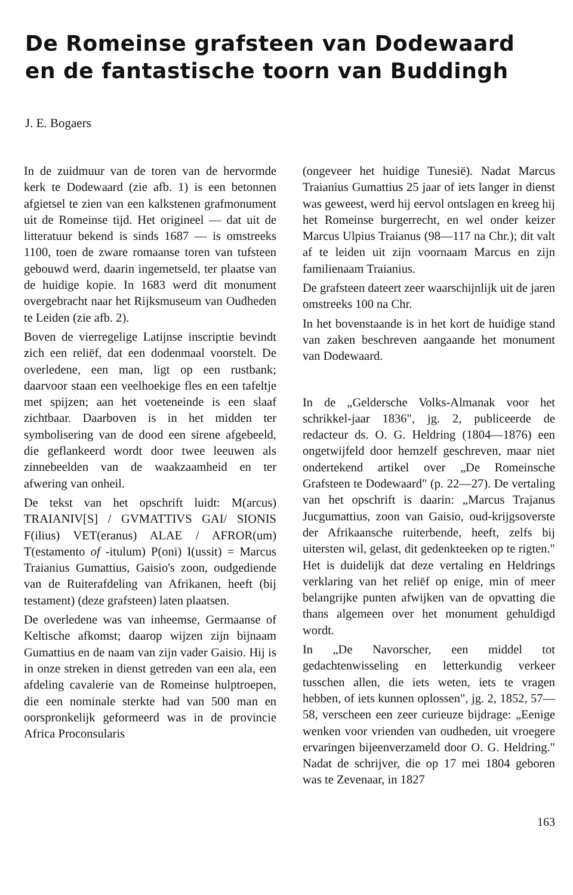De Romeinse grafsteen van Dodewaard
en de fantastische toorn van Buddingh
J. E. Bogaers
In de zuidmuur van de toren van de hervormde kerk te Dodewaard (zie afb. 1) is een betonnen afgietsel te zien van een kalkstenen grafmonument uit de Romeinse tijd. Het origineel — dat uit de litteratuur bekend is sinds 1687 — is omstreeks 1100, toen de zware romaanse toren van tufsteen gebouwd werd, daarin ingemetseld, ter plaatse van de huidige kopie. In 1683 werd dit monument overgebracht naar het Rijksmuseum van Oudheden te Leiden (zie afb. 2).
Boven de vierregelige Latijnse inscriptie bevindt zich een reliëf, dat een dodenmaal voorstelt. De overledene, een man, ligt op een rustbank; daarvoor staan een veelhoekige fles en een tafeltje met spijzen; aan het voeteneinde is een slaaf zichtbaar. Daarboven is in het midden ter symbolisering van de dood een sirene afgebeeld, die geflankeerd wordt door twee leeuwen als zinnebeelden van de waakzaamheid en ter afwering van onheil.
De tekst van het opschrift luidt: M(arcus) TRAIANIV[S] / GVMATTIVS GAI/ SIONIS F(ilius) VET(eranus) ALAE / AFROR(um) T(estamento of -itulum) P(oni) I(ussit) = Marcus Traianius Gumattius, Gaisio's zoon, oudgediende van de Ruiterafdeling van Afrikanen, heeft (bij testament) (deze grafsteen) laten plaatsen.
De overledene was van inheemse, Germaanse of Keltische afkomst; daarop wijzen zijn bijnaam Gumattius en de naam van zijn vader Gaisio. Hij is in onze streken in dienst getreden van een ala, een afdeling cavalerie van de Romeinse hulptroepen, die een nominale sterkte had van 500 man en oorspronkelijk geformeerd was in de provincie Africa Proconsularis
(ongeveer het huidige Tunesië). Nadat Marcus Traianius Gumattius 25 jaar of iets langer in dienst was geweest, werd hij eervol ontslagen en kreeg hij het Romeinse burgerrecht, en wel onder keizer Marcus Ulpius Traianus (98—117 na Chr.); dit valt af te leiden uit zijn voornaam Marcus en zijn familienaam Traianius.
De grafsteen dateert zeer waarschijnlijk uit de jaren omstreeks 100 na Chr.
In het bovenstaande is in het kort de huidige stand van zaken beschreven aangaande het monument van Dodewaard.
In de „Geldersche Volks-Almanak voor het schrikkel-jaar 1836", jg. 2, publiceerde de redacteur ds. O. G. Heldring (1804—1876) een ongetwijfeld door hemzelf geschreven, maar niet ondertekend artikel over „De Romeinsche Grafsteen te Dodewaard" (p. 22—27). De vertaling van het opschrift is daarin: „Marcus Trajanus Jucgumattius, zoon van Gaisio, oud-krijgsoverste der Afrikaansche ruiterbende, heeft, zelfs bij uitersten wil, gelast, dit gedenkteeken op te rigten." Het is duidelijk dat deze vertaling en Heldrings verklaring van het reliëf op enige, min of meer belangrijke punten afwijken van de opvatting die thans algemeen over het monument gehuldigd wordt.
In „De Navorscher, een middel tot gedachtenwisseling en letterkundig verkeer tusschen allen, die iets weten, iets te vragen hebben, of iets kunnen oplossen", jg. 2, 1852, 57—58, verscheen een zeer curieuze bijdrage: „Eenige wenken voor vrienden van oudheden, uit vroegere ervaringen bijeenverzameld door O. G. Heldring." Nadat de schrijver, die op 17 mei 1804 geboren was te Zevenaar, in 1827
163